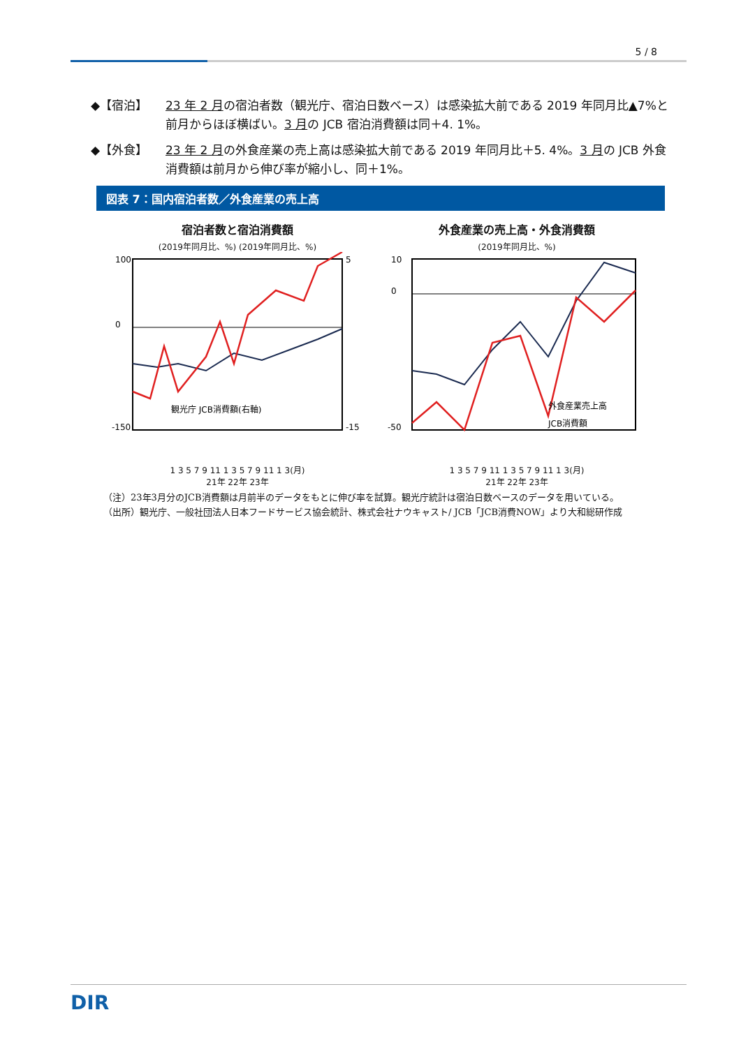5 / 8
◆【宿泊】 23 年 2 月の宿泊者数（観光庁、宿泊日数ベース）は感染拡大前である 2019 年同月比▲7%と前月からほぼ横ばい。3 月の JCB 宿泊消費額は同＋4. 1%。
◆【外食】 23 年 2 月の外食産業の売上高は感染拡大前である 2019 年同月比＋5. 4%。3 月の JCB 外食消費額は前月から伸び率が縮小し、同＋1%。
図表 7：国内宿泊者数／外食産業の売上高
宿泊者数と宿泊消費額
(2019年同月比、%) (2019年同月比、%)
100
0
-150
5
-15
観光庁 JCB消費額(右軸)
1 3 5 7 9 11 1 3 5 7 9 11 1 3(月)
21年 22年 23年
外食産業の売上高・外食消費額
(2019年同月比、%)
10
0
-50
外食産業売上高
JCB消費額
1 3 5 7 9 11 1 3 5 7 9 11 1 3(月)
21年 22年 23年
（注）23年3月分のJCB消費額は月前半のデータをもとに伸び率を試算。観光庁統計は宿泊日数ベースのデータを用いている。
（出所）観光庁、一般社団法人日本フードサービス協会統計、株式会社ナウキャスト/ JCB「JCB消費NOW」より大和総研作成
DIR